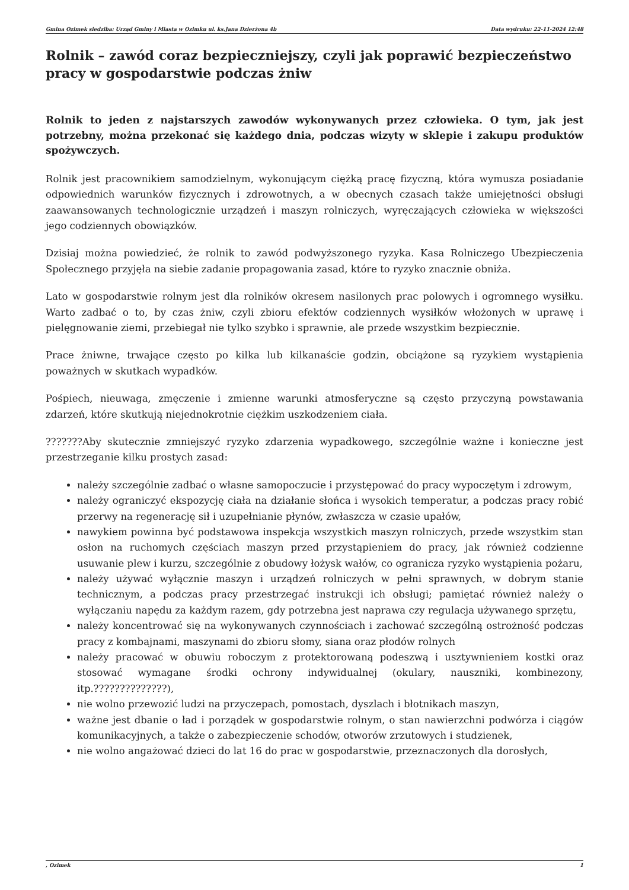Gmina Ozimek siedziba: Urząd Gminy i Miasta w Ozimku ul. ks.Jana Dzierżona 4b Data wydruku: 22-11-2024 12:48
Rolnik – zawód coraz bezpieczniejszy, czyli jak poprawić bezpieczeństwo pracy w gospodarstwie podczas żniw
Rolnik to jeden z najstarszych zawodów wykonywanych przez człowieka. O tym, jak jest potrzebny, można przekonać się każdego dnia, podczas wizyty w sklepie i zakupu produktów spożywczych.
Rolnik jest pracownikiem samodzielnym, wykonującym ciężką pracę fizyczną, która wymusza posiadanie odpowiednich warunków fizycznych i zdrowotnych, a w obecnych czasach także umiejętności obsługi zaawansowanych technologicznie urządzeń i maszyn rolniczych, wyręczających człowieka w większości jego codziennych obowiązków.
Dzisiaj można powiedzieć, że rolnik to zawód podwyższonego ryzyka. Kasa Rolniczego Ubezpieczenia Społecznego przyjęła na siebie zadanie propagowania zasad, które to ryzyko znacznie obniża.
Lato w gospodarstwie rolnym jest dla rolników okresem nasilonych prac polowych i ogromnego wysiłku. Warto zadbać o to, by czas żniw, czyli zbioru efektów codziennych wysiłków włożonych w uprawę i pielęgnowanie ziemi, przebiegał nie tylko szybko i sprawnie, ale przede wszystkim bezpiecznie.
Prace żniwne, trwające często po kilka lub kilkanaście godzin, obciążone są ryzykiem wystąpienia poważnych w skutkach wypadków.
Pośpiech, nieuwaga, zmęczenie i zmienne warunki atmosferyczne są często przyczyną powstawania zdarzeń, które skutkują niejednokrotnie ciężkim uszkodzeniem ciała.
???????Aby skutecznie zmniejszyć ryzyko zdarzenia wypadkowego, szczególnie ważne i konieczne jest przestrzeganie kilku prostych zasad:
należy szczególnie zadbać o własne samopoczucie i przystępować do pracy wypoczętym i zdrowym,
należy ograniczyć ekspozycję ciała na działanie słońca i wysokich temperatur, a podczas pracy robić przerwy na regenerację sił i uzupełnianie płynów, zwłaszcza w czasie upałów,
nawykiem powinna być podstawowa inspekcja wszystkich maszyn rolniczych, przede wszystkim stan osłon na ruchomych częściach maszyn przed przystąpieniem do pracy, jak również codzienne usuwanie plew i kurzu, szczególnie z obudowy łożysk wałów, co ogranicza ryzyko wystąpienia pożaru,
należy używać wyłącznie maszyn i urządzeń rolniczych w pełni sprawnych, w dobrym stanie technicznym, a podczas pracy przestrzegać instrukcji ich obsługi; pamiętać również należy o wyłączaniu napędu za każdym razem, gdy potrzebna jest naprawa czy regulacja używanego sprzętu,
należy koncentrować się na wykonywanych czynnościach i zachować szczególną ostrożność podczas pracy z kombajnami, maszynami do zbioru słomy, siana oraz płodów rolnych
należy pracować w obuwiu roboczym z protektorowaną podeszwą i usztywnieniem kostki oraz stosować wymagane środki ochrony indywidualnej (okulary, nauszniki, kombinezony, itp.??????????????),
nie wolno przewozić ludzi na przyczepach, pomostach, dyszlach i błotnikach maszyn,
ważne jest dbanie o ład i porządek w gospodarstwie rolnym, o stan nawierzchni podwórza i ciągów komunikacyjnych, a także o zabezpieczenie schodów, otworów zrzutowych i studzienek,
nie wolno angażować dzieci do lat 16 do prac w gospodarstwie, przeznaczonych dla dorosłych,
, Ozimek 1